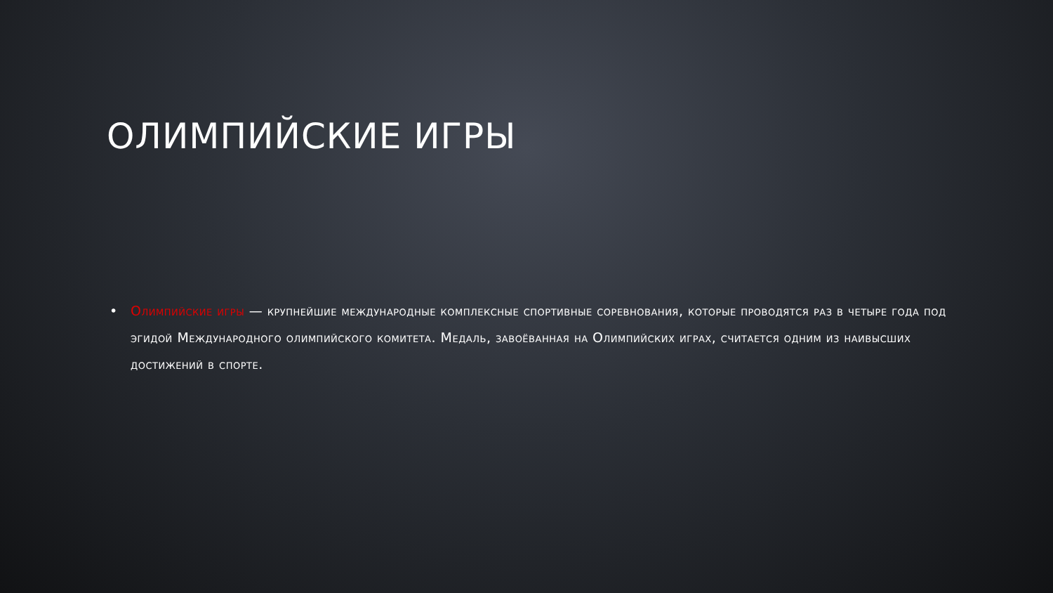ОЛИМПИЙСКИЕ ИГРЫ
• Олимпийские игры — крупнейшие международные комплексные спортивные соревнования, которые проводятся раз в четыре года под эгидой Международного олимпийского комитета. Медаль, завоёванная на Олимпийских играх, считается одним из наивысших достижений в спорте.